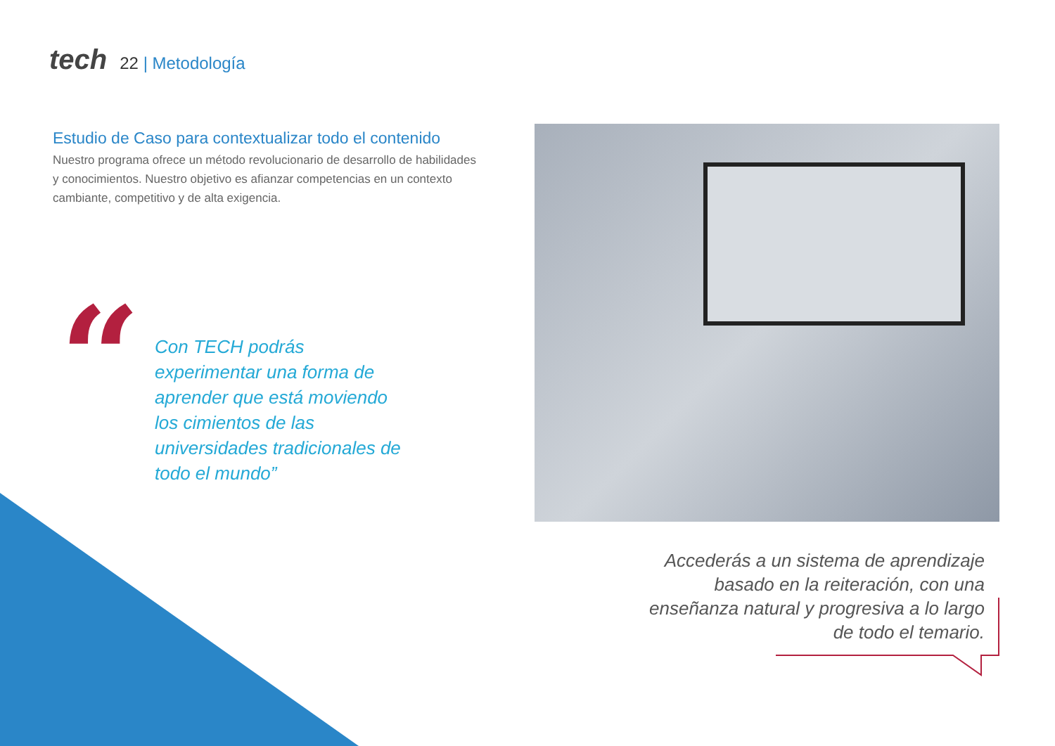tech
22 | Metodología
Estudio de Caso para contextualizar todo el contenido
Nuestro programa ofrece un método revolucionario de desarrollo de habilidades y conocimientos. Nuestro objetivo es afianzar competencias en un contexto cambiante, competitivo y de alta exigencia.
“
Con TECH podrás experimentar una forma de aprender que está moviendo los cimientos de las universidades tradicionales de todo el mundo”
Accederás a un sistema de aprendizaje basado en la reiteración, con una enseñanza natural y progresiva a lo largo de todo el temario.